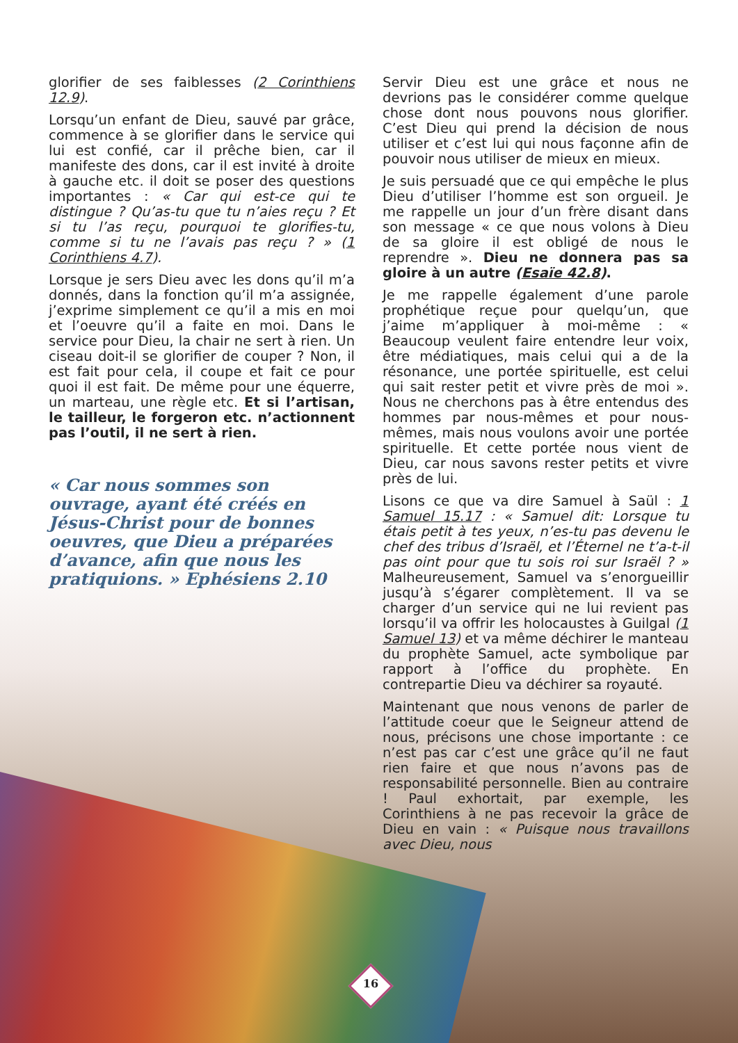glorifier de ses faiblesses (2 Corinthiens 12.9).
Lorsqu’un enfant de Dieu, sauvé par grâce, commence à se glorifier dans le service qui lui est confié, car il prêche bien, car il manifeste des dons, car il est invité à droite à gauche etc. il doit se poser des questions importantes : « Car qui est-ce qui te distingue ? Qu’as-tu que tu n’aies reçu ? Et si tu l’as reçu, pourquoi te glorifies-tu, comme si tu ne l’avais pas reçu ? » (1 Corinthiens 4.7).
Lorsque je sers Dieu avec les dons qu’il m’a donnés, dans la fonction qu’il m’a assignée, j’exprime simplement ce qu’il a mis en moi et l’oeuvre qu’il a faite en moi. Dans le service pour Dieu, la chair ne sert à rien. Un ciseau doit-il se glorifier de couper ? Non, il est fait pour cela, il coupe et fait ce pour quoi il est fait. De même pour une équerre, un marteau, une règle etc. Et si l’artisan, le tailleur, le forgeron etc. n’actionnent pas l’outil, il ne sert à rien.
« Car nous sommes son ouvrage, ayant été créés en Jésus-Christ pour de bonnes oeuvres, que Dieu a préparées d’avance, afin que nous les pratiquions. » Ephésiens 2.10
Servir Dieu est une grâce et nous ne devrions pas le considérer comme quelque chose dont nous pouvons nous glorifier. C’est Dieu qui prend la décision de nous utiliser et c’est lui qui nous façonne afin de pouvoir nous utiliser de mieux en mieux.
Je suis persuadé que ce qui empêche le plus Dieu d’utiliser l’homme est son orgueil. Je me rappelle un jour d’un frère disant dans son message « ce que nous volons à Dieu de sa gloire il est obligé de nous le reprendre ». Dieu ne donnera pas sa gloire à un autre (Esaïe 42.8).
Je me rappelle également d’une parole prophétique reçue pour quelqu’un, que j’aime m’appliquer à moi-même : « Beaucoup veulent faire entendre leur voix, être médiatiques, mais celui qui a de la résonance, une portée spirituelle, est celui qui sait rester petit et vivre près de moi ». Nous ne cherchons pas à être entendus des hommes par nous-mêmes et pour nous-mêmes, mais nous voulons avoir une portée spirituelle. Et cette portée nous vient de Dieu, car nous savons rester petits et vivre près de lui.
Lisons ce que va dire Samuel à Saül : 1 Samuel 15.17 : « Samuel dit: Lorsque tu étais petit à tes yeux, n’es-tu pas devenu le chef des tribus d’Israël, et l’Éternel ne t’a-t-il pas oint pour que tu sois roi sur Israël ? » Malheureusement, Samuel va s’enorgueillir jusqu’à s’égarer complètement. Il va se charger d’un service qui ne lui revient pas lorsqu’il va offrir les holocaustes à Guilgal (1 Samuel 13) et va même déchirer le manteau du prophète Samuel, acte symbolique par rapport à l’office du prophète. En contrepartie Dieu va déchirer sa royauté.
Maintenant que nous venons de parler de l’attitude coeur que le Seigneur attend de nous, précisons une chose importante : ce n’est pas car c’est une grâce qu’il ne faut rien faire et que nous n’avons pas de responsabilité personnelle. Bien au contraire ! Paul exhortait, par exemple, les Corinthiens à ne pas recevoir la grâce de Dieu en vain : « Puisque nous travaillons avec Dieu, nous
16